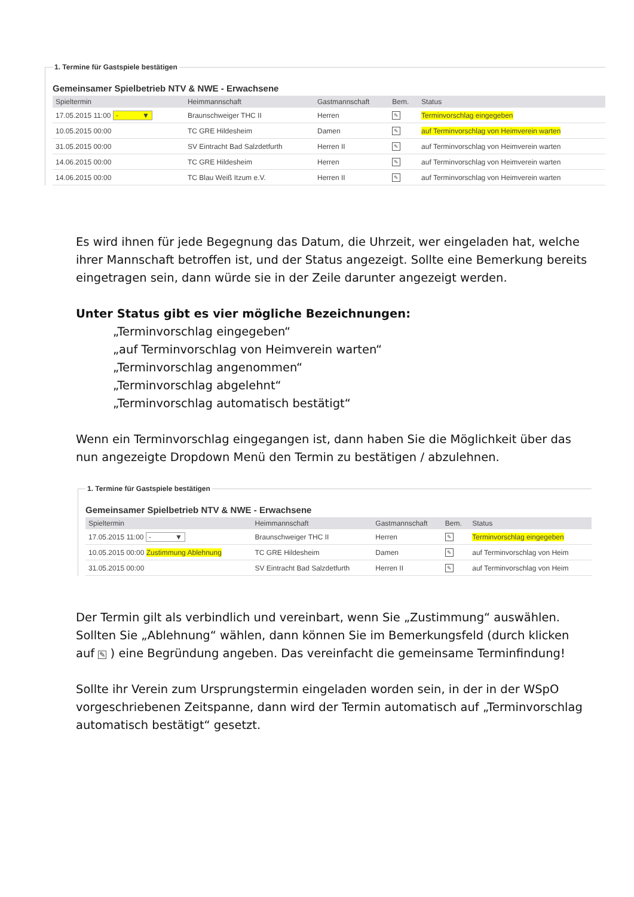1. Termine für Gastspiele bestätigen
Gemeinsamer Spielbetrieb NTV & NWE - Erwachsene
| Spieltermin | Heimmannschaft | Gastmannschaft | Bem. | Status |
| --- | --- | --- | --- | --- |
| 17.05.2015 11:00 - ▼ | Braunschweiger THC II | Herren | ✎ | Terminvorschlag eingegeben |
| 10.05.2015 00:00 | TC GRE Hildesheim | Damen | ✎ | auf Terminvorschlag von Heimverein warten |
| 31.05.2015 00:00 | SV Eintracht Bad Salzdetfurth | Herren II | ✎ | auf Terminvorschlag von Heimverein warten |
| 14.06.2015 00:00 | TC GRE Hildesheim | Herren | ✎ | auf Terminvorschlag von Heimverein warten |
| 14.06.2015 00:00 | TC Blau Weiß Itzum e.V. | Herren II | ✎ | auf Terminvorschlag von Heimverein warten |
Es wird ihnen für jede Begegnung das Datum, die Uhrzeit, wer eingeladen hat, welche ihrer Mannschaft betroffen ist, und der Status angezeigt. Sollte eine Bemerkung bereits eingetragen sein, dann würde sie in der Zeile darunter angezeigt werden.
Unter Status gibt es vier mögliche Bezeichnungen:
„Terminvorschlag eingegeben“
„auf Terminvorschlag von Heimverein warten“
„Terminvorschlag angenommen“
„Terminvorschlag abgelehnt“
„Terminvorschlag automatisch bestätigt“
Wenn ein Terminvorschlag eingegangen ist, dann haben Sie die Möglichkeit über das nun angezeigte Dropdown Menü den Termin zu bestätigen / abzulehnen.
1. Termine für Gastspiele bestätigen
Gemeinsamer Spielbetrieb NTV & NWE - Erwachsene
| Spieltermin | Heimmannschaft | Gastmannschaft | Bem. | Status |
| --- | --- | --- | --- | --- |
| 17.05.2015 11:00 - ▼ | Braunschweiger THC II | Herren | ✎ | Terminvorschlag eingegeben |
| 10.05.2015 00:00 Zustimmung Ablehnung | TC GRE Hildesheim | Damen | ✎ | auf Terminvorschlag von Heim |
| 31.05.2015 00:00 | SV Eintracht Bad Salzdetfurth | Herren II | ✎ | auf Terminvorschlag von Heim |
Der Termin gilt als verbindlich und vereinbart, wenn Sie „Zustimmung“ auswählen. Sollten Sie „Ablehnung“ wählen, dann können Sie im Bemerkungsfeld (durch klicken auf ✎ ) eine Begründung angeben. Das vereinfacht die gemeinsame Terminfindung!
Sollte ihr Verein zum Ursprungstermin eingeladen worden sein, in der in der WSpO vorgeschriebenen Zeitspanne, dann wird der Termin automatisch auf „Terminvorschlag automatisch bestätigt“ gesetzt.